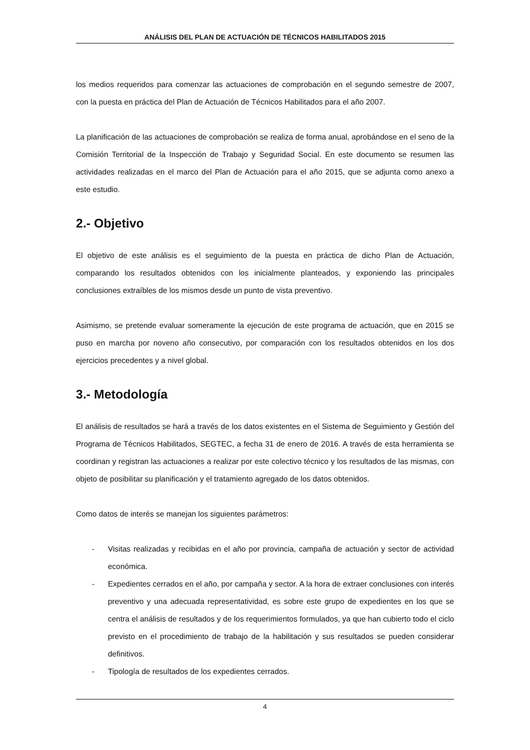ANÁLISIS DEL PLAN DE ACTUACIÓN DE TÉCNICOS HABILITADOS 2015
los medios requeridos para comenzar las actuaciones de comprobación en el segundo semestre de 2007, con la puesta en práctica del Plan de Actuación de Técnicos Habilitados para el año 2007.
La planificación de las actuaciones de comprobación se realiza de forma anual, aprobándose en el seno de la Comisión Territorial de la Inspección de Trabajo y Seguridad Social. En este documento se resumen las actividades realizadas en el marco del Plan de Actuación para el año 2015, que se adjunta como anexo a este estudio.
2.- Objetivo
El objetivo de este análisis es el seguimiento de la puesta en práctica de dicho Plan de Actuación, comparando los resultados obtenidos con los inicialmente planteados, y exponiendo las principales conclusiones extraíbles de los mismos desde un punto de vista preventivo.
Asimismo, se pretende evaluar someramente la ejecución de este programa de actuación, que en 2015 se puso en marcha por noveno año consecutivo, por comparación con los resultados obtenidos en los dos ejercicios precedentes y a nivel global.
3.- Metodología
El análisis de resultados se hará a través de los datos existentes en el Sistema de Seguimiento y Gestión del Programa de Técnicos Habilitados, SEGTEC, a fecha 31 de enero de 2016. A través de esta herramienta se coordinan y registran las actuaciones a realizar por este colectivo técnico y los resultados de las mismas, con objeto de posibilitar su planificación y el tratamiento agregado de los datos obtenidos.
Como datos de interés se manejan los siguientes parámetros:
- Visitas realizadas y recibidas en el año por provincia, campaña de actuación y sector de actividad económica.
- Expedientes cerrados en el año, por campaña y sector. A la hora de extraer conclusiones con interés preventivo y una adecuada representatividad, es sobre este grupo de expedientes en los que se centra el análisis de resultados y de los requerimientos formulados, ya que han cubierto todo el ciclo previsto en el procedimiento de trabajo de la habilitación y sus resultados se pueden considerar definitivos.
- Tipología de resultados de los expedientes cerrados.
4